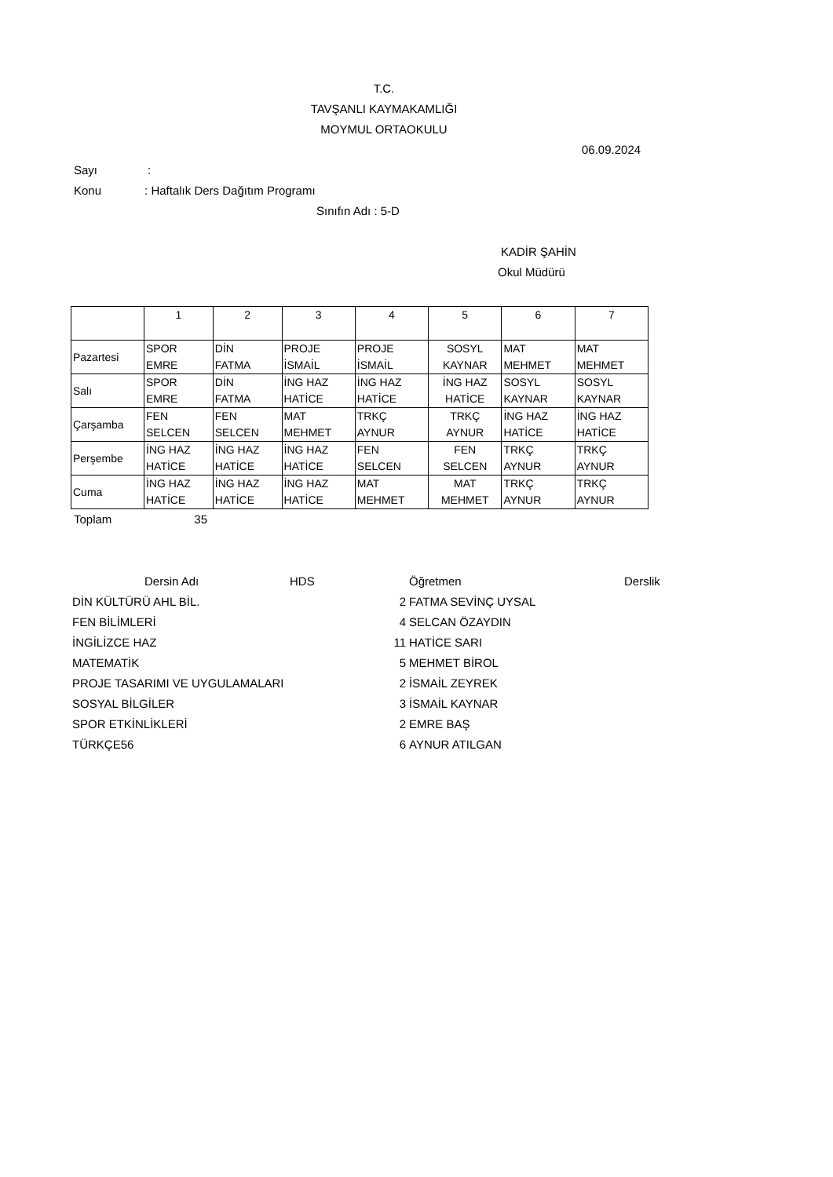T.C.
TAVŞANLI KAYMAKAMLIĞI
MOYMUL ORTAOKULU
06.09.2024
Sayı:
Konu: Haftalık Ders Dağıtım Programı
Sınıfın Adı : 5-D
KADİR ŞAHİN
Okul Müdürü
| | 1 | 2 | 3 | 4 | 5 | 6 | 7 |
| --- | --- | --- | --- | --- | --- | --- | --- |
| Pazartesi | SPOR EMRE | DİN FATMA | PROJE İSMAİL | PROJE İSMAİL | SOSYL KAYNAR | MAT MEHMET | MAT MEHMET |
| Salı | SPOR EMRE | DİN FATMA | İNG HAZ HATİCE | İNG HAZ HATİCE | İNG HAZ HATİCE | SOSYL KAYNAR | SOSYL KAYNAR |
| Çarşamba | FEN SELCEN | FEN SELCEN | MAT MEHMET | TRKÇ AYNUR | TRKÇ AYNUR | İNG HAZ HATİCE | İNG HAZ HATİCE |
| Perşembe | İNG HAZ HATİCE | İNG HAZ HATİCE | İNG HAZ HATİCE | FEN SELCEN | FEN SELCEN | TRKÇ AYNUR | TRKÇ AYNUR |
| Cuma | İNG HAZ HATİCE | İNG HAZ HATİCE | İNG HAZ HATİCE | MAT MEHMET | MAT MEHMET | TRKÇ AYNUR | TRKÇ AYNUR |
Toplam 35
| | Dersin Adı | HDS | | Öğretmen | Derslik |
| --- | --- | --- | --- | --- | --- |
| DİN KÜLTÜRÜ AHL BİL. | | | 2 | FATMA SEVİNÇ UYSAL | |
| FEN BİLİMLERİ | | | 4 | SELCAN ÖZAYDIN | |
| İNGİLİZCE HAZ | | | 11 | HATİCE SARI | |
| MATEMATİK | | | 5 | MEHMET BİROL | |
| PROJE TASARIMI VE UYGULAMALARI | | | 2 | İSMAİL ZEYREK | |
| SOSYAL BİLGİLER | | | 3 | İSMAİL KAYNAR | |
| SPOR ETKİNLİKLERİ | | | 2 | EMRE BAŞ | |
| TÜRKÇE56 | | | 6 | AYNUR ATILGAN | |